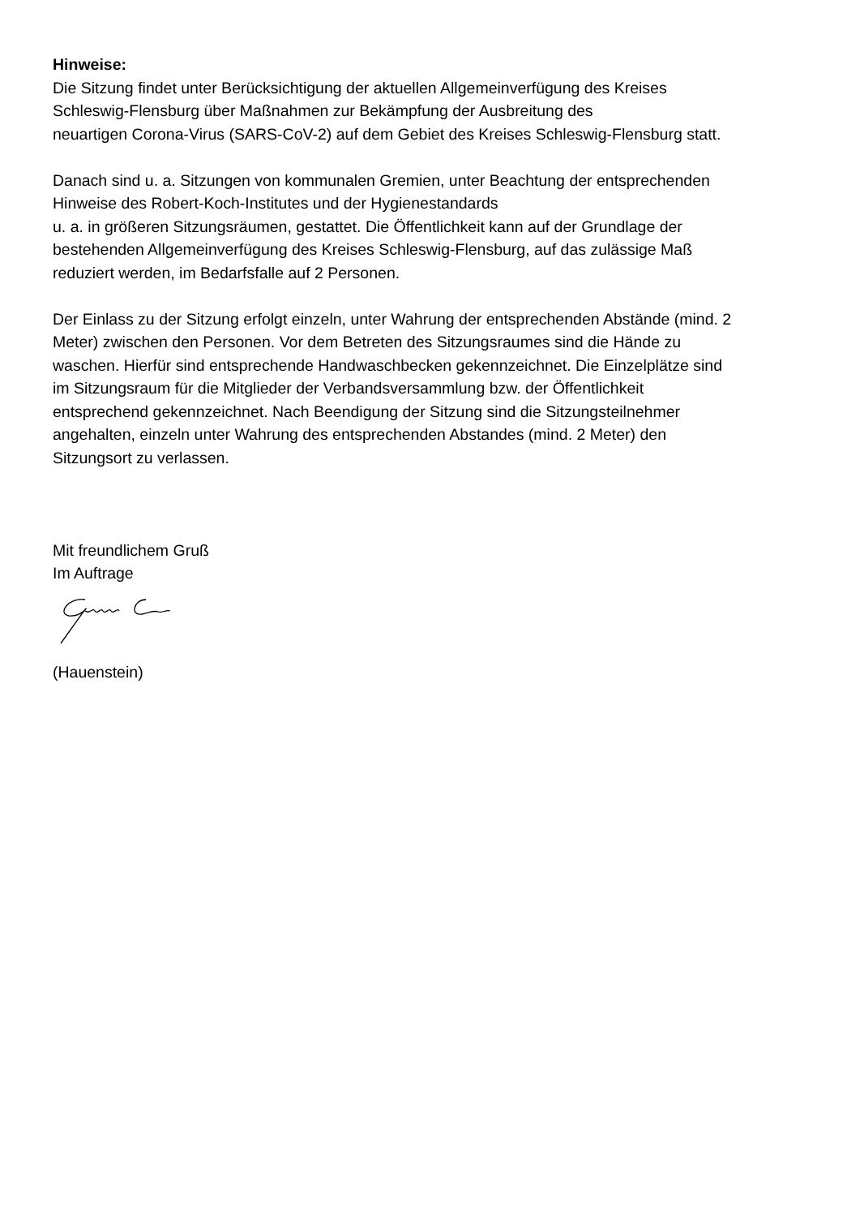Hinweise:
Die Sitzung findet unter Berücksichtigung der aktuellen Allgemeinverfügung des Kreises
Schleswig-Flensburg über Maßnahmen zur Bekämpfung der Ausbreitung des
neuartigen Corona-Virus (SARS-CoV-2) auf dem Gebiet des Kreises Schleswig-Flensburg statt.
Danach sind u. a. Sitzungen von kommunalen Gremien, unter Beachtung der entsprechenden
Hinweise des Robert-Koch-Institutes und der Hygienestandards
u. a. in größeren Sitzungsräumen, gestattet. Die Öffentlichkeit kann auf der Grundlage der
bestehenden Allgemeinverfügung des Kreises Schleswig-Flensburg, auf das zulässige Maß
reduziert werden, im Bedarfsfalle auf 2 Personen.
Der Einlass zu der Sitzung erfolgt einzeln, unter Wahrung der entsprechenden Abstände (mind. 2
Meter) zwischen den Personen. Vor dem Betreten des Sitzungsraumes sind die Hände zu
waschen. Hierfür sind entsprechende Handwaschbecken gekennzeichnet. Die Einzelplätze sind
im Sitzungsraum für die Mitglieder der Verbandsversammlung bzw. der Öffentlichkeit
entsprechend gekennzeichnet. Nach Beendigung der Sitzung sind die Sitzungsteilnehmer
angehalten, einzeln unter Wahrung des entsprechenden Abstandes (mind. 2 Meter) den
Sitzungsort zu verlassen.
Mit freundlichem Gruß
Im Auftrage
(Hauenstein)